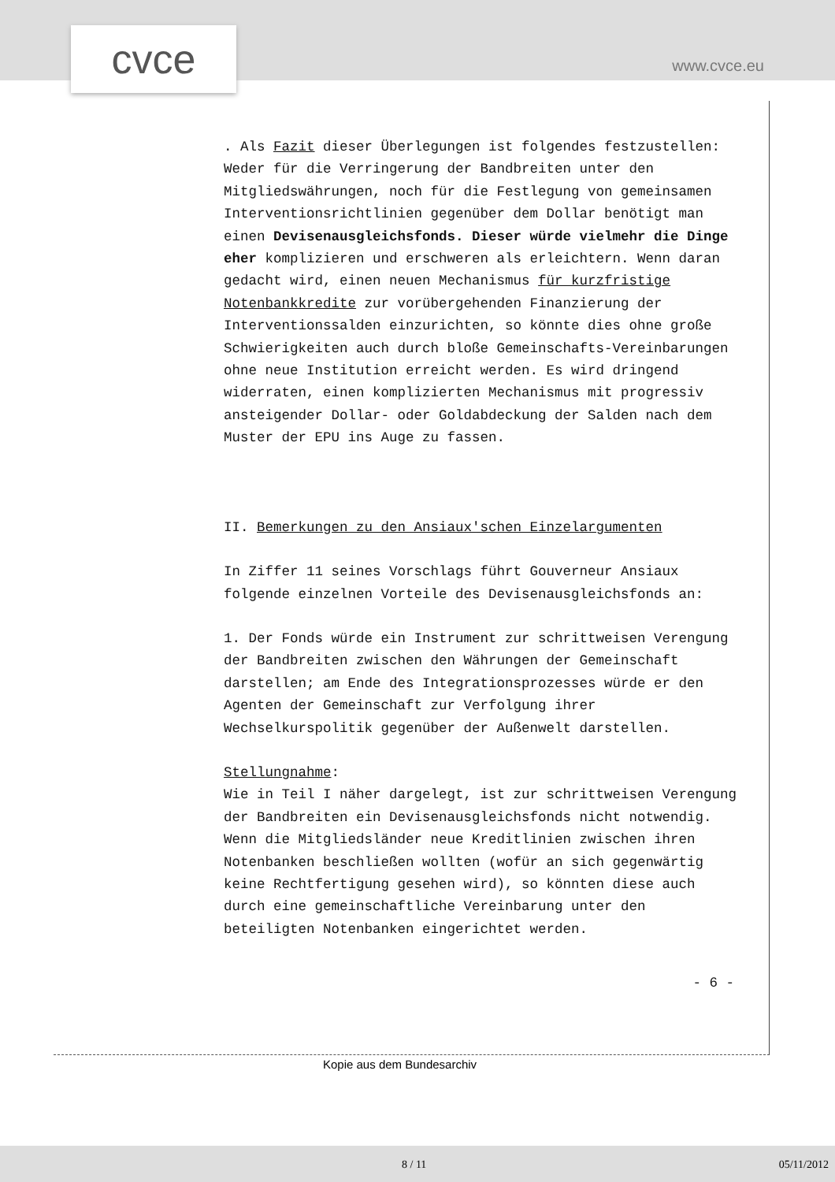cvce www.cvce.eu
. Als Fazit dieser Überlegungen ist folgendes festzustellen: Weder für die Verringerung der Bandbreiten unter den Mitgliedswährungen, noch für die Festlegung von gemeinsamen Interventionsrichtlinien gegenüber dem Dollar benötigt man einen Devisenausgleichsfonds. Dieser würde vielmehr die Dinge eher komplizieren und erschweren als erleichtern. Wenn daran gedacht wird, einen neuen Mechanismus für kurzfristige Notenbankkredite zur vorübergehenden Finanzierung der Interventionssalden einzurichten, so könnte dies ohne große Schwierigkeiten auch durch bloße Gemeinschafts-Vereinbarungen ohne neue Institution erreicht werden. Es wird dringend widerraten, einen komplizierten Mechanismus mit progressiv ansteigender Dollar- oder Goldabdeckung der Salden nach dem Muster der EPU ins Auge zu fassen.
II. Bemerkungen zu den Ansiaux'schen Einzelargumenten
In Ziffer 11 seines Vorschlags führt Gouverneur Ansiaux folgende einzelnen Vorteile des Devisenausgleichsfonds an:
1. Der Fonds würde ein Instrument zur schrittweisen Verengung der Bandbreiten zwischen den Währungen der Gemeinschaft darstellen; am Ende des Integrationsprozesses würde er den Agenten der Gemeinschaft zur Verfolgung ihrer Wechselkurspolitik gegenüber der Außenwelt darstellen.
Stellungnahme:
Wie in Teil I näher dargelegt, ist zur schrittweisen Verengung der Bandbreiten ein Devisenausgleichsfonds nicht notwendig. Wenn die Mitgliedsländer neue Kreditlinien zwischen ihren Notenbanken beschließen wollten (wofür an sich gegenwärtig keine Rechtfertigung gesehen wird), so könnten diese auch durch eine gemeinschaftliche Vereinbarung unter den beteiligten Notenbanken eingerichtet werden.
- 6 -
Kopie aus dem Bundesarchiv
8 / 11 05/11/2012